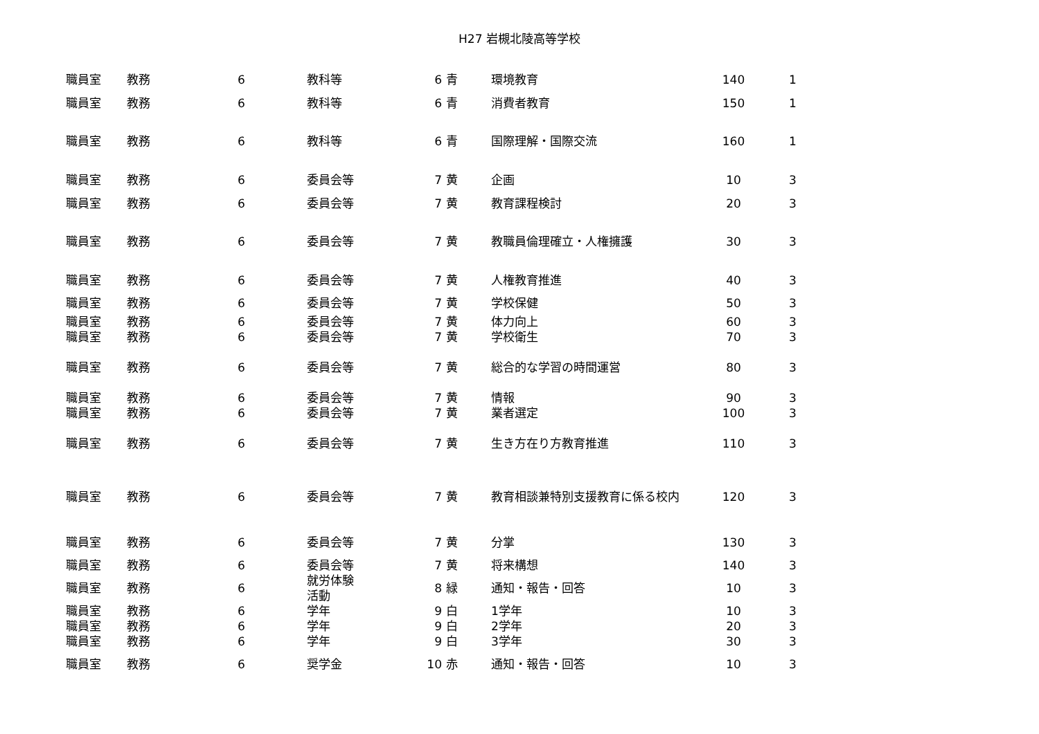H27 岩槻北陵高等学校
| 職員室 | 教務 | 6 | 教科等 | 6 | 青 | 環境教育 | 140 | 1 |
| 職員室 | 教務 | 6 | 教科等 | 6 | 青 | 消費者教育 | 150 | 1 |
| 職員室 | 教務 | 6 | 教科等 | 6 | 青 | 国際理解・国際交流 | 160 | 1 |
| 職員室 | 教務 | 6 | 委員会等 | 7 | 黄 | 企画 | 10 | 3 |
| 職員室 | 教務 | 6 | 委員会等 | 7 | 黄 | 教育課程検討 | 20 | 3 |
| 職員室 | 教務 | 6 | 委員会等 | 7 | 黄 | 教職員倫理確立・人権擁護 | 30 | 3 |
| 職員室 | 教務 | 6 | 委員会等 | 7 | 黄 | 人権教育推進 | 40 | 3 |
| 職員室 | 教務 | 6 | 委員会等 | 7 | 黄 | 学校保健 | 50 | 3 |
| 職員室 | 教務 | 6 | 委員会等 | 7 | 黄 | 体力向上 | 60 | 3 |
| 職員室 | 教務 | 6 | 委員会等 | 7 | 黄 | 学校衛生 | 70 | 3 |
| 職員室 | 教務 | 6 | 委員会等 | 7 | 黄 | 総合的な学習の時間運営 | 80 | 3 |
| 職員室 | 教務 | 6 | 委員会等 | 7 | 黄 | 情報 | 90 | 3 |
| 職員室 | 教務 | 6 | 委員会等 | 7 | 黄 | 業者選定 | 100 | 3 |
| 職員室 | 教務 | 6 | 委員会等 | 7 | 黄 | 生き方在り方教育推進 | 110 | 3 |
| 職員室 | 教務 | 6 | 委員会等 | 7 | 黄 | 教育相談兼特別支援教育に係る校内 | 120 | 3 |
| 職員室 | 教務 | 6 | 委員会等 | 7 | 黄 | 分掌 | 130 | 3 |
| 職員室 | 教務 | 6 | 委員会等 | 7 | 黄 | 将来構想 | 140 | 3 |
| 職員室 | 教務 | 6 | 就労体験 活動 | 8 | 緑 | 通知・報告・回答 | 10 | 3 |
| 職員室 | 教務 | 6 | 学年 | 9 | 白 | 1学年 | 10 | 3 |
| 職員室 | 教務 | 6 | 学年 | 9 | 白 | 2学年 | 20 | 3 |
| 職員室 | 教務 | 6 | 学年 | 9 | 白 | 3学年 | 30 | 3 |
| 職員室 | 教務 | 6 | 奨学金 | 10 | 赤 | 通知・報告・回答 | 10 | 3 |